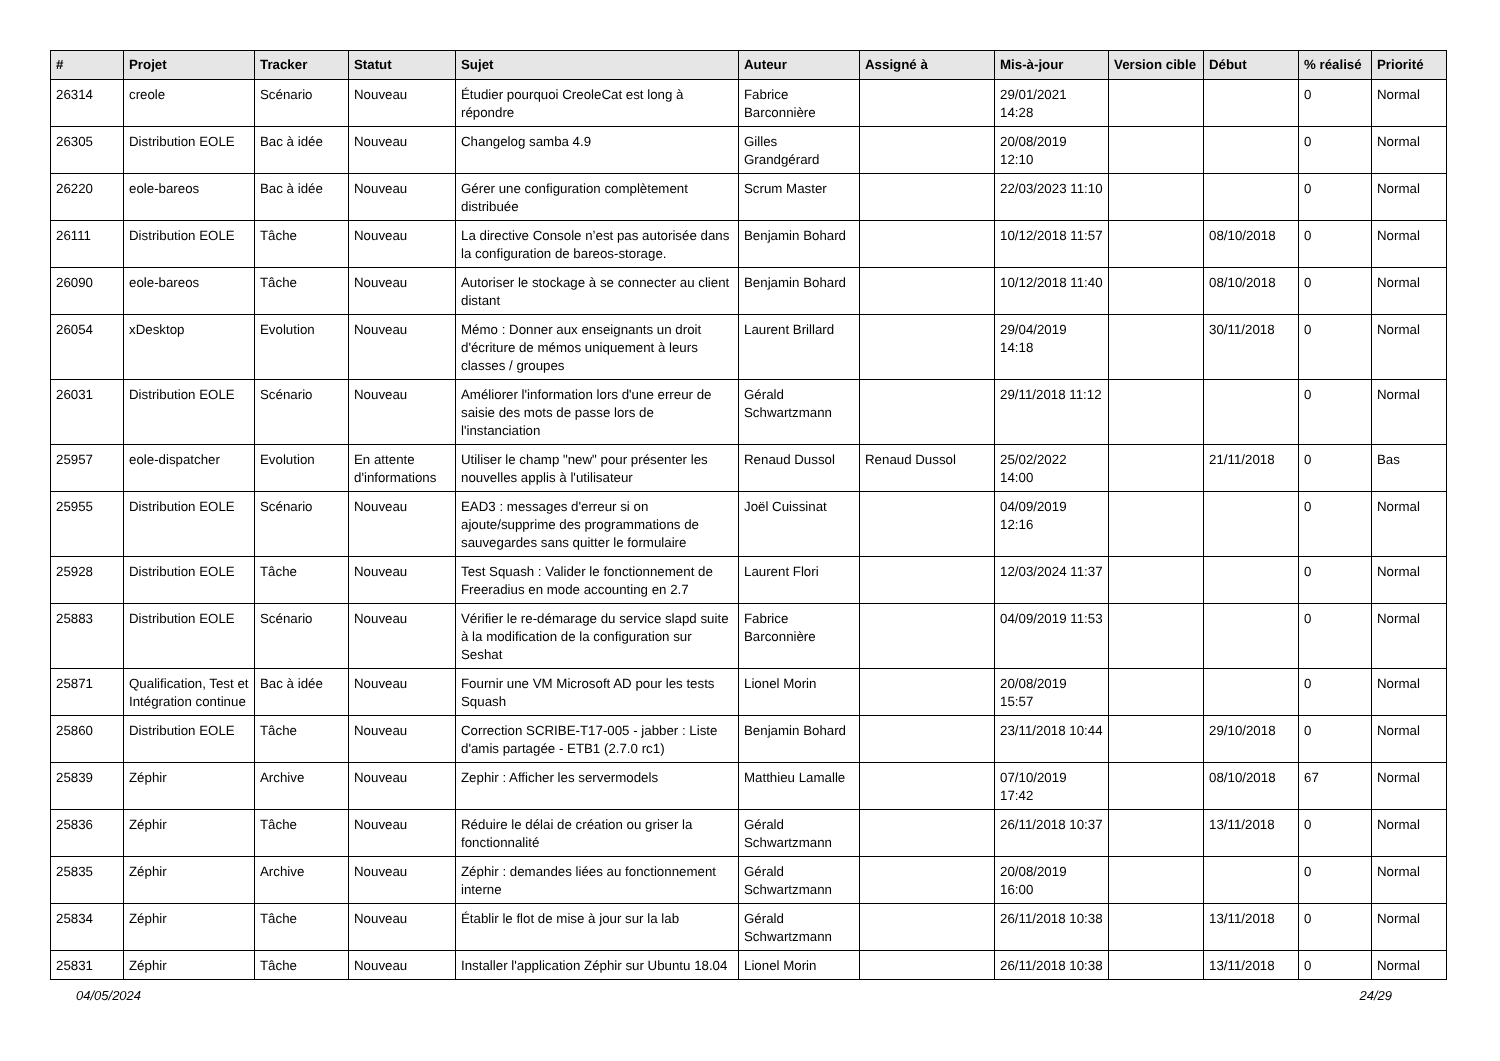| # | Projet | Tracker | Statut | Sujet | Auteur | Assigné à | Mis-à-jour | Version cible | Début | % réalisé | Priorité |
| --- | --- | --- | --- | --- | --- | --- | --- | --- | --- | --- | --- |
| 26314 | creole | Scénario | Nouveau | Étudier pourquoi CreoleCat est long à répondre | Fabrice Barconnière | | 29/01/2021 14:28 | | | 0 | Normal |
| 26305 | Distribution EOLE | Bac à idée | Nouveau | Changelog samba 4.9 | Gilles Grandgérard | | 20/08/2019 12:10 | | | 0 | Normal |
| 26220 | eole-bareos | Bac à idée | Nouveau | Gérer une configuration complètement distribuée | Scrum Master | | 22/03/2023 11:10 | | | 0 | Normal |
| 26111 | Distribution EOLE | Tâche | Nouveau | La directive Console n’est pas autorisée dans la configuration de bareos-storage. | Benjamin Bohard | | 10/12/2018 11:57 | | 08/10/2018 | 0 | Normal |
| 26090 | eole-bareos | Tâche | Nouveau | Autoriser le stockage à se connecter au client distant | Benjamin Bohard | | 10/12/2018 11:40 | | 08/10/2018 | 0 | Normal |
| 26054 | xDesktop | Evolution | Nouveau | Mémo : Donner aux enseignants un droit d'écriture de mémos uniquement à leurs classes / groupes | Laurent Brillard | | 29/04/2019 14:18 | | 30/11/2018 | 0 | Normal |
| 26031 | Distribution EOLE | Scénario | Nouveau | Améliorer l'information lors d'une erreur de saisie des mots de passe lors de l'instanciation | Gérald Schwartzmann | | 29/11/2018 11:12 | | | 0 | Normal |
| 25957 | eole-dispatcher | Evolution | En attente d'informations | Utiliser le champ "new" pour présenter les nouvelles applis à l'utilisateur | Renaud Dussol | Renaud Dussol | 25/02/2022 14:00 | | 21/11/2018 | 0 | Bas |
| 25955 | Distribution EOLE | Scénario | Nouveau | EAD3 : messages d'erreur si on ajoute/supprime des programmations de sauvegardes sans quitter le formulaire | Joël Cuissinat | | 04/09/2019 12:16 | | | 0 | Normal |
| 25928 | Distribution EOLE | Tâche | Nouveau | Test Squash : Valider le fonctionnement de Freeradius en mode accounting en 2.7 | Laurent Flori | | 12/03/2024 11:37 | | | 0 | Normal |
| 25883 | Distribution EOLE | Scénario | Nouveau | Vérifier le re-démarage du service slapd suite à la modification de la configuration sur Seshat | Fabrice Barconnière | | 04/09/2019 11:53 | | | 0 | Normal |
| 25871 | Qualification, Test et Intégration continue | Bac à idée | Nouveau | Fournir une VM Microsoft AD pour les tests Squash | Lionel Morin | | 20/08/2019 15:57 | | | 0 | Normal |
| 25860 | Distribution EOLE | Tâche | Nouveau | Correction SCRIBE-T17-005 - jabber : Liste d'amis partagée - ETB1 (2.7.0 rc1) | Benjamin Bohard | | 23/11/2018 10:44 | | 29/10/2018 | 0 | Normal |
| 25839 | Zéphir | Archive | Nouveau | Zephir : Afficher les servermodels | Matthieu Lamalle | | 07/10/2019 17:42 | | 08/10/2018 | 67 | Normal |
| 25836 | Zéphir | Tâche | Nouveau | Réduire le délai de création ou griser la fonctionnalité | Gérald Schwartzmann | | 26/11/2018 10:37 | | 13/11/2018 | 0 | Normal |
| 25835 | Zéphir | Archive | Nouveau | Zéphir : demandes liées au fonctionnement interne | Gérald Schwartzmann | | 20/08/2019 16:00 | | | 0 | Normal |
| 25834 | Zéphir | Tâche | Nouveau | Établir le flot de mise à jour sur la lab | Gérald Schwartzmann | | 26/11/2018 10:38 | | 13/11/2018 | 0 | Normal |
| 25831 | Zéphir | Tâche | Nouveau | Installer l'application Zéphir sur Ubuntu 18.04 | Lionel Morin | | 26/11/2018 10:38 | | 13/11/2018 | 0 | Normal |
04/05/2024 24/29